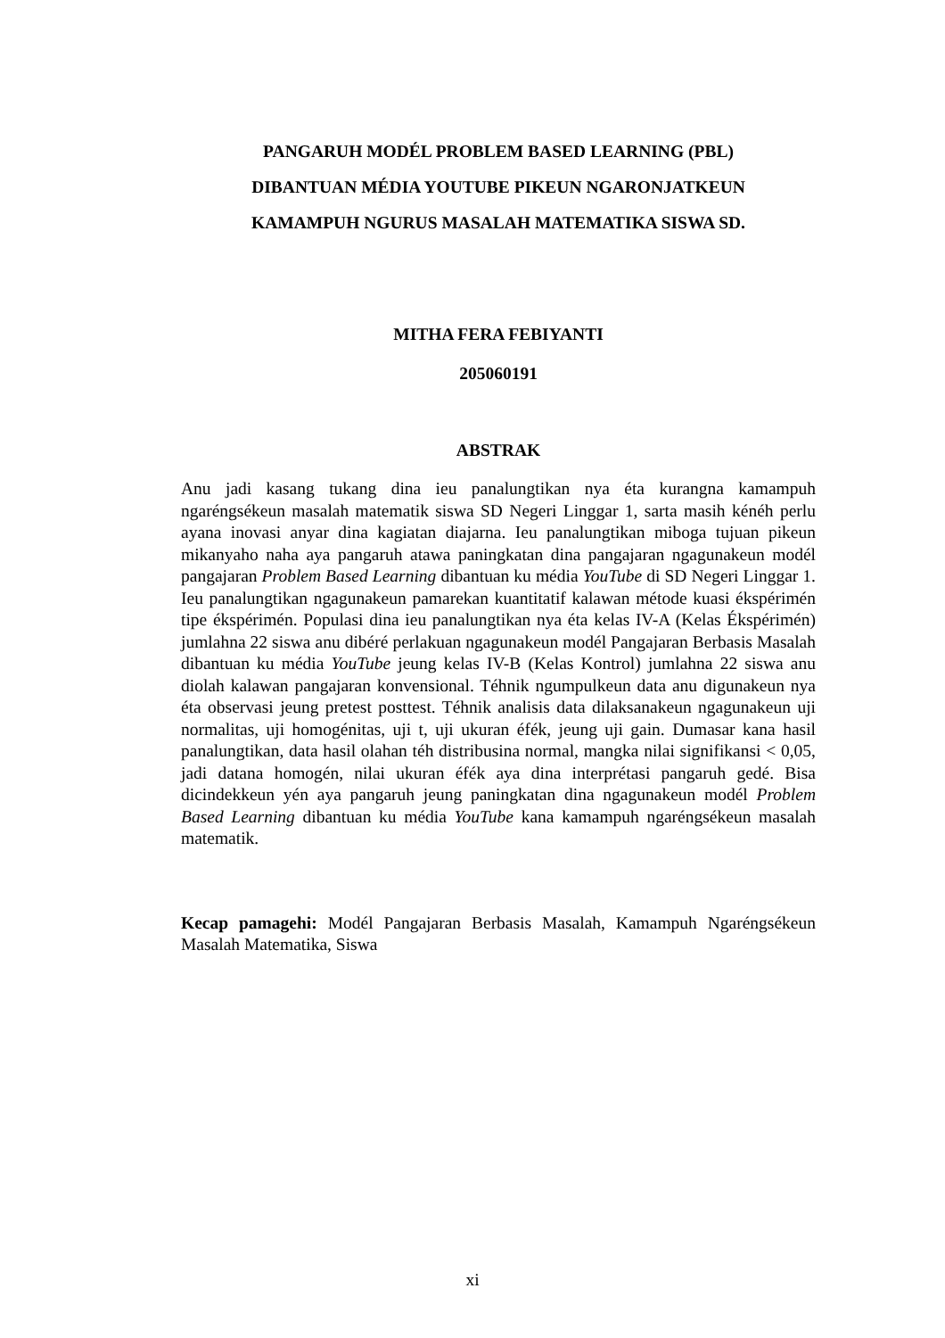PANGARUH MODÉL PROBLEM BASED LEARNING (PBL)
DIBANTUAN MÉDIA YOUTUBE PIKEUN NGARONJATKEUN
KAMAMPUH NGURUS MASALAH MATEMATIKA SISWA SD.
MITHA FERA FEBIYANTI
205060191
ABSTRAK
Anu jadi kasang tukang dina ieu panalungtikan nya éta kurangna kamampuh ngaréngsékeun masalah matematik siswa SD Negeri Linggar 1, sarta masih kénéh perlu ayana inovasi anyar dina kagiatan diajarna. Ieu panalungtikan miboga tujuan pikeun mikanyaho naha aya pangaruh atawa paningkatan dina pangajaran ngagunakeun modél pangajaran Problem Based Learning dibantuan ku média YouTube di SD Negeri Linggar 1. Ieu panalungtikan ngagunakeun pamarekan kuantitatif kalawan métode kuasi ékspérimén tipe ékspérimén. Populasi dina ieu panalungtikan nya éta kelas IV-A (Kelas Ékspérimén) jumlahna 22 siswa anu dibéré perlakuan ngagunakeun modél Pangajaran Berbasis Masalah dibantuan ku média YouTube jeung kelas IV-B (Kelas Kontrol) jumlahna 22 siswa anu diolah kalawan pangajaran konvensional. Téhnik ngumpulkeun data anu digunakeun nya éta observasi jeung pretest posttest. Téhnik analisis data dilaksanakeun ngagunakeun uji normalitas, uji homogénitas, uji t, uji ukuran éfék, jeung uji gain. Dumasar kana hasil panalungtikan, data hasil olahan téh distribusina normal, mangka nilai signifikansi < 0,05, jadi datana homogén, nilai ukuran éfék aya dina interprétasi pangaruh gedé. Bisa dicindekkeun yén aya pangaruh jeung paningkatan dina ngagunakeun modél Problem Based Learning dibantuan ku média YouTube kana kamampuh ngaréngsékeun masalah matematik.
Kecap pamagehi: Modél Pangajaran Berbasis Masalah, Kamampuh Ngaréngsékeun Masalah Matematika, Siswa
xi